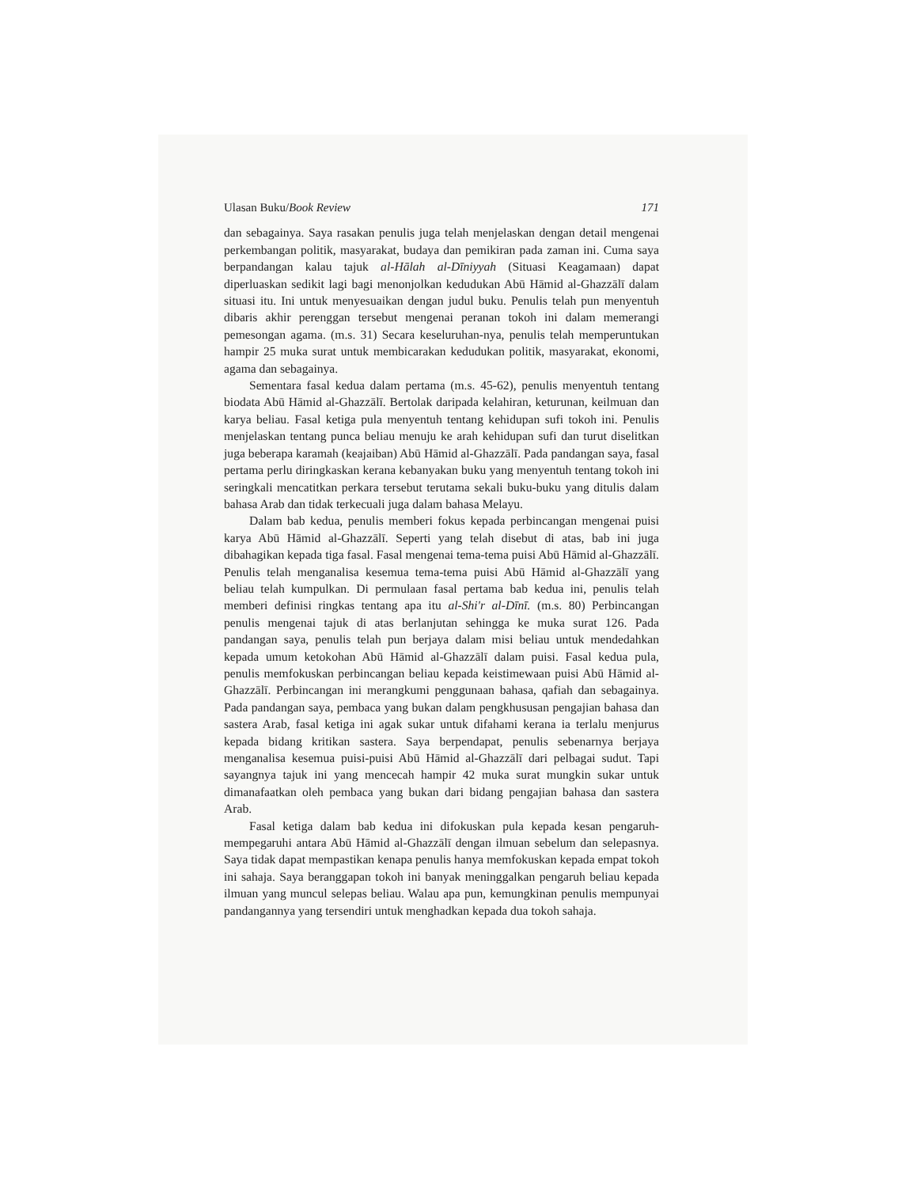Ulasan Buku/Book Review 171
dan sebagainya. Saya rasakan penulis juga telah menjelaskan dengan detail mengenai perkembangan politik, masyarakat, budaya dan pemikiran pada zaman ini. Cuma saya berpandangan kalau tajuk al-Hālah al-Dīniyyah (Situasi Keagamaan) dapat diperluaskan sedikit lagi bagi menonjolkan kedudukan Abū Hāmid al-Ghazzālī dalam situasi itu. Ini untuk menyesuaikan dengan judul buku. Penulis telah pun menyentuh dibaris akhir perenggan tersebut mengenai peranan tokoh ini dalam memerangi pemesongan agama. (m.s. 31) Secara keseluruhan-nya, penulis telah memperuntukan hampir 25 muka surat untuk membicarakan kedudukan politik, masyarakat, ekonomi, agama dan sebagainya.
Sementara fasal kedua dalam pertama (m.s. 45-62), penulis menyentuh tentang biodata Abū Hāmid al-Ghazzālī. Bertolak daripada kelahiran, keturunan, keilmuan dan karya beliau. Fasal ketiga pula menyentuh tentang kehidupan sufi tokoh ini. Penulis menjelaskan tentang punca beliau menuju ke arah kehidupan sufi dan turut diselitkan juga beberapa karamah (keajaiban) Abū Hāmid al-Ghazzālī. Pada pandangan saya, fasal pertama perlu diringkaskan kerana kebanyakan buku yang menyentuh tentang tokoh ini seringkali mencatitkan perkara tersebut terutama sekali buku-buku yang ditulis dalam bahasa Arab dan tidak terkecuali juga dalam bahasa Melayu.
Dalam bab kedua, penulis memberi fokus kepada perbincangan mengenai puisi karya Abū Hāmid al-Ghazzālī. Seperti yang telah disebut di atas, bab ini juga dibahagikan kepada tiga fasal. Fasal mengenai tema-tema puisi Abū Hāmid al-Ghazzālī. Penulis telah menganalisa kesemua tema-tema puisi Abū Hāmid al-Ghazzālī yang beliau telah kumpulkan. Di permulaan fasal pertama bab kedua ini, penulis telah memberi definisi ringkas tentang apa itu al-Shi'r al-Dīnī. (m.s. 80) Perbincangan penulis mengenai tajuk di atas berlanjutan sehingga ke muka surat 126. Pada pandangan saya, penulis telah pun berjaya dalam misi beliau untuk mendedahkan kepada umum ketokohan Abū Hāmid al-Ghazzālī dalam puisi. Fasal kedua pula, penulis memfokuskan perbincangan beliau kepada keistimewaan puisi Abū Hāmid al-Ghazzālī. Perbincangan ini merangkumi penggunaan bahasa, qafiah dan sebagainya. Pada pandangan saya, pembaca yang bukan dalam pengkhususan pengajian bahasa dan sastera Arab, fasal ketiga ini agak sukar untuk difahami kerana ia terlalu menjurus kepada bidang kritikan sastera. Saya berpendapat, penulis sebenarnya berjaya menganalisa kesemua puisi-puisi Abū Hāmid al-Ghazzālī dari pelbagai sudut. Tapi sayangnya tajuk ini yang mencecah hampir 42 muka surat mungkin sukar untuk dimanafaatkan oleh pembaca yang bukan dari bidang pengajian bahasa dan sastera Arab.
Fasal ketiga dalam bab kedua ini difokuskan pula kepada kesan pengaruh-mempegaruhi antara Abū Hāmid al-Ghazzālī dengan ilmuan sebelum dan selepasnya. Saya tidak dapat mempastikan kenapa penulis hanya memfokuskan kepada empat tokoh ini sahaja. Saya beranggapan tokoh ini banyak meninggalkan pengaruh beliau kepada ilmuan yang muncul selepas beliau. Walau apa pun, kemungkinan penulis mempunyai pandangannya yang tersendiri untuk menghadkan kepada dua tokoh sahaja.